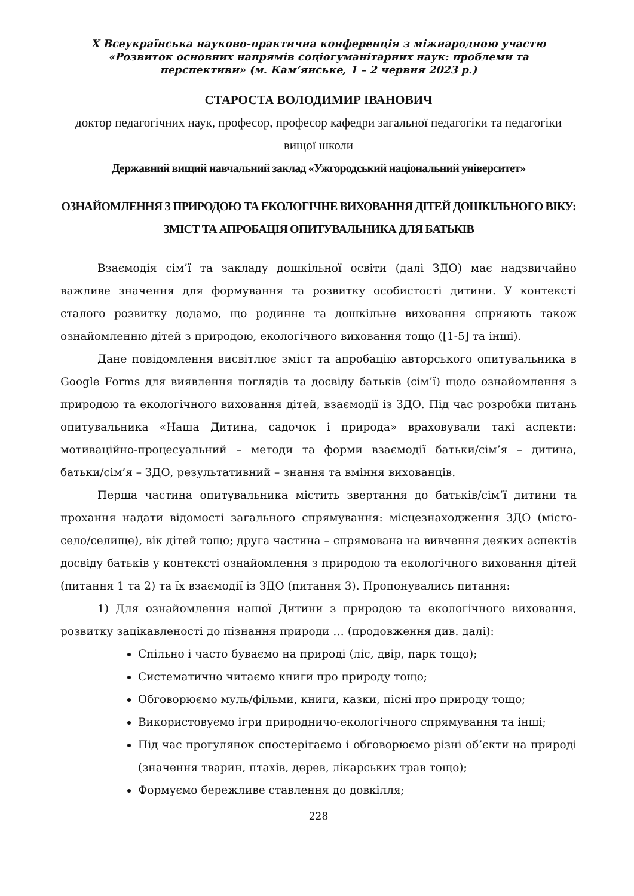X Всеукраїнська науково-практична конференція з міжнародною участю
«Розвиток основних напрямів соціогуманітарних наук: проблеми та
перспективи» (м. Кам’янське, 1 – 2 червня 2023 р.)
СТАРОСТА ВОЛОДИМИР ІВАНОВИЧ
доктор педагогічних наук, професор, професор кафедри загальної педагогіки та педагогіки вищої школи
Державний вищий навчальний заклад «Ужгородський національний університет»
ОЗНАЙОМЛЕННЯ З ПРИРОДОЮ ТА ЕКОЛОГІЧНЕ ВИХОВАННЯ ДІТЕЙ ДОШКІЛЬНОГО ВІКУ: ЗМІСТ ТА АПРОБАЦІЯ ОПИТУВАЛЬНИКА ДЛЯ БАТЬКІВ
Взаємодія сім’ї та закладу дошкільної освіти (далі ЗДО) має надзвичайно важливе значення для формування та розвитку особистості дитини. У контексті сталого розвитку додамо, що родинне та дошкільне виховання сприяють також ознайомленню дітей з природою, екологічного виховання тощо ([1-5] та інші).
Дане повідомлення висвітлює зміст та апробацію авторського опитувальника в Google Forms для виявлення поглядів та досвіду батьків (сім’ї) щодо ознайомлення з природою та екологічного виховання дітей, взаємодії із ЗДО. Під час розробки питань опитувальника «Наша Дитина, садочок і природа» враховували такі аспекти: мотиваційно-процесуальний – методи та форми взаємодії батьки/сім’я – дитина, батьки/сім’я – ЗДО, результативний – знання та вміння вихованців.
Перша частина опитувальника містить звертання до батьків/сім’ї дитини та прохання надати відомості загального спрямування: місцезнаходження ЗДО (місто-село/селище), вік дітей тощо; друга частина – спрямована на вивчення деяких аспектів досвіду батьків у контексті ознайомлення з природою та екологічного виховання дітей (питання 1 та 2) та їх взаємодії із ЗДО (питання 3). Пропонувались питання:
1) Для ознайомлення нашої Дитини з природою та екологічного виховання, розвитку зацікавленості до пізнання природи … (продовження див. далі):
Спільно і часто буваємо на природі (ліс, двір, парк тощо);
Систематично читаємо книги про природу тощо;
Обговорюємо муль/фільми, книги, казки, пісні про природу тощо;
Використовуємо ігри природничо-екологічного спрямування та інші;
Під час прогулянок спостерігаємо і обговорюємо різні об’єкти на природі (значення тварин, птахів, дерев, лікарських трав тощо);
Формуємо бережливе ставлення до довкілля;
228